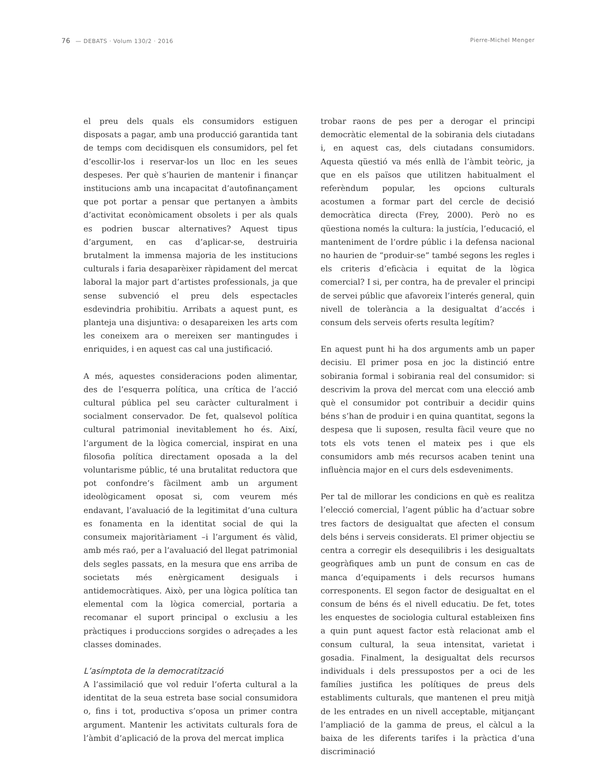76 — DEBATS · Volum 130/2 · 2016 Pierre-Michel Menger
el preu dels quals els consumidors estiguen disposats a pagar, amb una producció garantida tant de temps com decidisquen els consumidors, pel fet d’escollir-los i reservar-los un lloc en les seues despeses. Per què s’haurien de mantenir i finançar institucions amb una incapacitat d’autofinançament que pot portar a pensar que pertanyen a àmbits d’activitat econòmicament obsolets i per als quals es podrien buscar alternatives? Aquest tipus d’argument, en cas d’aplicar-se, destruiria brutalment la immensa majoria de les institucions culturals i faria desaparèixer ràpidament del mercat laboral la major part d’artistes professionals, ja que sense subvenció el preu dels espectacles esdevindria prohibitiu. Arribats a aquest punt, es planteja una disjuntiva: o desapareixen les arts com les coneixem ara o mereixen ser mantingudes i enriquides, i en aquest cas cal una justificació.
A més, aquestes consideracions poden alimentar, des de l’esquerra política, una crítica de l’acció cultural pública pel seu caràcter culturalment i socialment conservador. De fet, qualsevol política cultural patrimonial inevitablement ho és. Així, l’argument de la lògica comercial, inspirat en una filosofia política directament oposada a la del voluntarisme públic, té una brutalitat reductora que pot confondre’s fàcilment amb un argument ideològicament oposat si, com veurem més endavant, l’avaluació de la legitimitat d’una cultura es fonamenta en la identitat social de qui la consumeix majoritàriament –i l’argument és vàlid, amb més raó, per a l’avaluació del llegat patrimonial dels segles passats, en la mesura que ens arriba de societats més enèrgicament desiguals i antidemocràtiques. Això, per una lògica política tan elemental com la lògica comercial, portaria a recomanar el suport principal o exclusiu a les pràctiques i produccions sorgides o adreçades a les classes dominades.
L’asímptota de la democratització
A l’assimilació que vol reduir l’oferta cultural a la identitat de la seua estreta base social consumidora o, fins i tot, productiva s’oposa un primer contra argument. Mantenir les activitats culturals fora de l’àmbit d’aplicació de la prova del mercat implica
trobar raons de pes per a derogar el principi democràtic elemental de la sobirania dels ciutadans i, en aquest cas, dels ciutadans consumidors. Aquesta qüestió va més enllà de l’àmbit teòric, ja que en els països que utilitzen habitualment el referèndum popular, les opcions culturals acostumen a formar part del cercle de decisió democràtica directa (Frey, 2000). Però no es qüestiona només la cultura: la justícia, l’educació, el manteniment de l’ordre públic i la defensa nacional no haurien de “produir-se” també segons les regles i els criteris d’eficàcia i equitat de la lògica comercial? I si, per contra, ha de prevaler el principi de servei públic que afavoreix l’interés general, quin nivell de tolerància a la desigualtat d’accés i consum dels serveis oferts resulta legítim?
En aquest punt hi ha dos arguments amb un paper decisiu. El primer posa en joc la distinció entre sobirania formal i sobirania real del consumidor: si descrivim la prova del mercat com una elecció amb què el consumidor pot contribuir a decidir quins béns s’han de produir i en quina quantitat, segons la despesa que li suposen, resulta fàcil veure que no tots els vots tenen el mateix pes i que els consumidors amb més recursos acaben tenint una influència major en el curs dels esdeveniments.
Per tal de millorar les condicions en què es realitza l’elecció comercial, l’agent públic ha d’actuar sobre tres factors de desigualtat que afecten el consum dels béns i serveis considerats. El primer objectiu se centra a corregir els desequilibris i les desigualtats geogràfiques amb un punt de consum en cas de manca d’equipaments i dels recursos humans corresponents. El segon factor de desigualtat en el consum de béns és el nivell educatiu. De fet, totes les enquestes de sociologia cultural estableixen fins a quin punt aquest factor està relacionat amb el consum cultural, la seua intensitat, varietat i gosadia. Finalment, la desigualtat dels recursos individuals i dels pressupostos per a oci de les famílies justifica les polítiques de preus dels establiments culturals, que mantenen el preu mitjà de les entrades en un nivell acceptable, mitjançant l’ampliació de la gamma de preus, el càlcul a la baixa de les diferents tarifes i la pràctica d’una discriminació